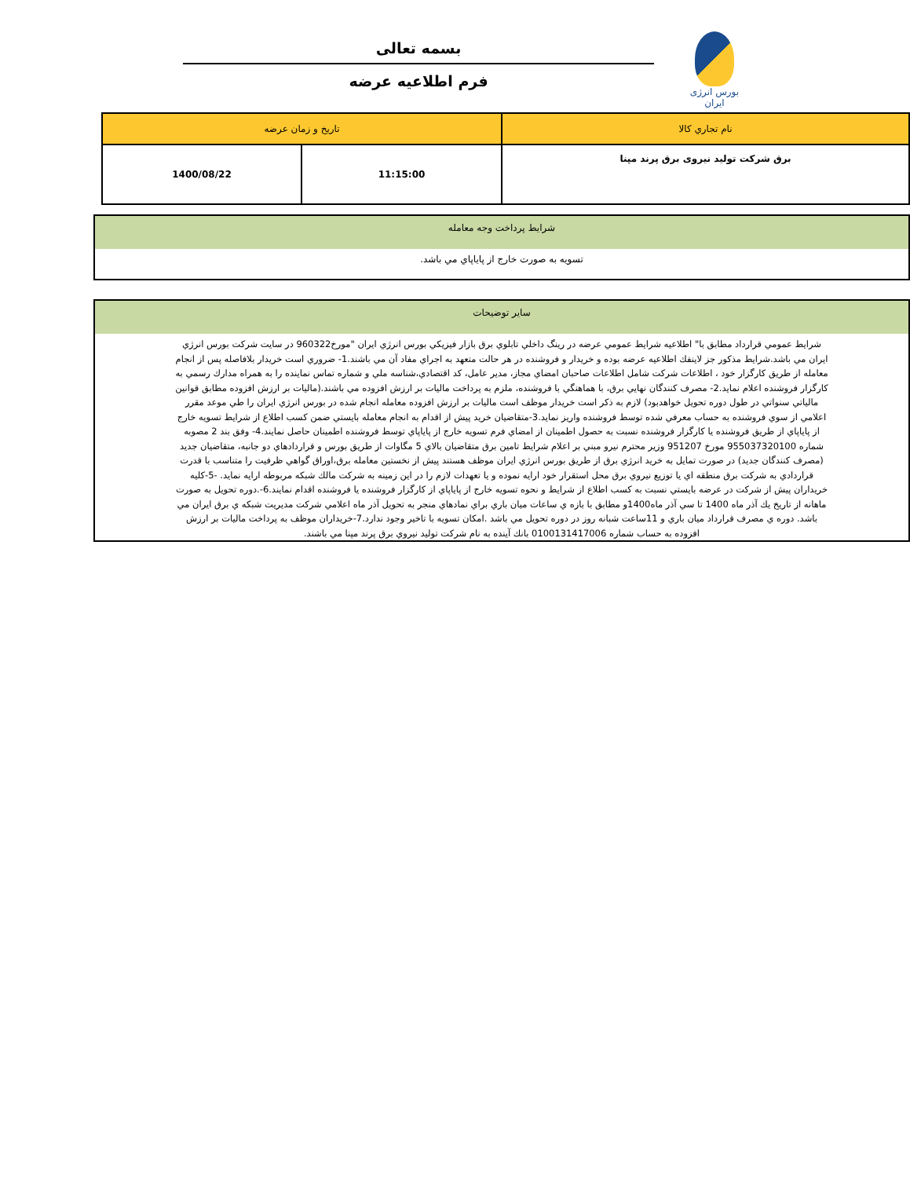بورس انرژی ایران
بسمه تعالی
فرم اطلاعیه عرضه
| نام تجاري كالا | تاريخ و زمان عرضه | |
| برق شرکت تولید نیروی برق پرند مپنا | 11:15:00 | 1400/08/22 |
شرايط پرداخت وجه معامله
تسويه به صورت خارج از پاياپاي مي باشد.
ساير توضيحات
شرايط عمومي قرارداد مطابق با" اطلاعيه شرايط عمومي عرضه در رينگ داخلي تابلوي برق بازار فيزيكي بورس انرژي ايران "مورخ960322 در سايت شركت بورس انرژي ايران مي باشد.شرايط مذكور جز لاينفك اطلاعيه عرضه بوده و خريدار و فروشنده در هر حالت متعهد به اجراي مفاد آن مي باشند.1- ضروري است خريدار بلافاصله پس از انجام معامله از طريق كارگزار خود ، اطلاعات شركت شامل اطلاعات صاحبان امضاي مجاز، مدير عامل، كد اقتصادي،شناسه ملي و شماره تماس نماينده را به همراه مدارك رسمي به كارگزار فروشنده اعلام نمايد.2- مصرف كنندگان نهايي برق، با هماهنگي با فروشنده، ملزم به پرداخت ماليات بر ارزش افزوده مي باشند.(ماليات بر ارزش افزوده مطابق قوانين مالياتي سنواتي در طول دوره تحويل خواهدبود) لازم به ذكر است خريدار موظف است ماليات بر ارزش افزوده معامله انجام شده در بورس انرژي ايران را طي موعد مقرر اعلامي از سوي فروشنده به حساب معرفي شده توسط فروشنده واريز نمايد.3-متقاضيان خريد پيش از اقدام به انجام معامله بايستي ضمن كسب اطلاع از شرايط تسويه خارج از پاياپاي از طريق فروشنده يا كارگزار فروشنده نسبت به حصول اطمينان از امضاي فرم تسويه خارج از پاياپاي توسط فروشنده اطمينان حاصل نمايند.4- وفق بند 2 مصوبه شماره 955037320100 مورخ 951207 وزير محترم نيرو مبني بر اعلام شرايط تامين برق متقاضيان بالاي 5 مگاوات از طريق بورس و قراردادهاي دو جانبه، متقاضيان جديد (مصرف كنندگان جديد) در صورت تمايل به خريد انرژي برق از طريق بورس انرژي ايران موظف هستند پيش از نخستين معامله برق،اوراق گواهي ظرفيت را متناسب با قدرت قراردادي به شركت برق منطقه اي يا توزيع نيروي برق محل استقرار خود ارايه نموده و يا تعهدات لازم را در اين زمينه به شركت مالك شبكه مربوطه ارايه نمايد. -5-كليه خريداران پيش از شركت در عرضه بايستي نسبت به كسب اطلاع از شرايط و نحوه تسويه خارج از پاياپاي از كارگزار فروشنده يا فروشنده اقدام نمايند.6-.دوره تحويل به صورت ماهانه از تاريخ يك آذر ماه 1400 تا سي آذر ماه1400و مطابق با بازه ي ساعات ميان باري براي نمادهاي منجر به تحويل آذر ماه اعلامي شركت مديريت شبكه ي برق ايران مي باشد. دوره ي مصرف قرارداد ميان باري و 11ساعت شبانه روز در دوره تحويل مي باشد .امكان تسويه با تاخير وجود ندارد.7-خريداران موظف به پرداخت ماليات بر ارزش افزوده به حساب شماره 0100131417006 بانك آينده به نام شركت توليد نيروي برق پرند مپنا مي باشند.